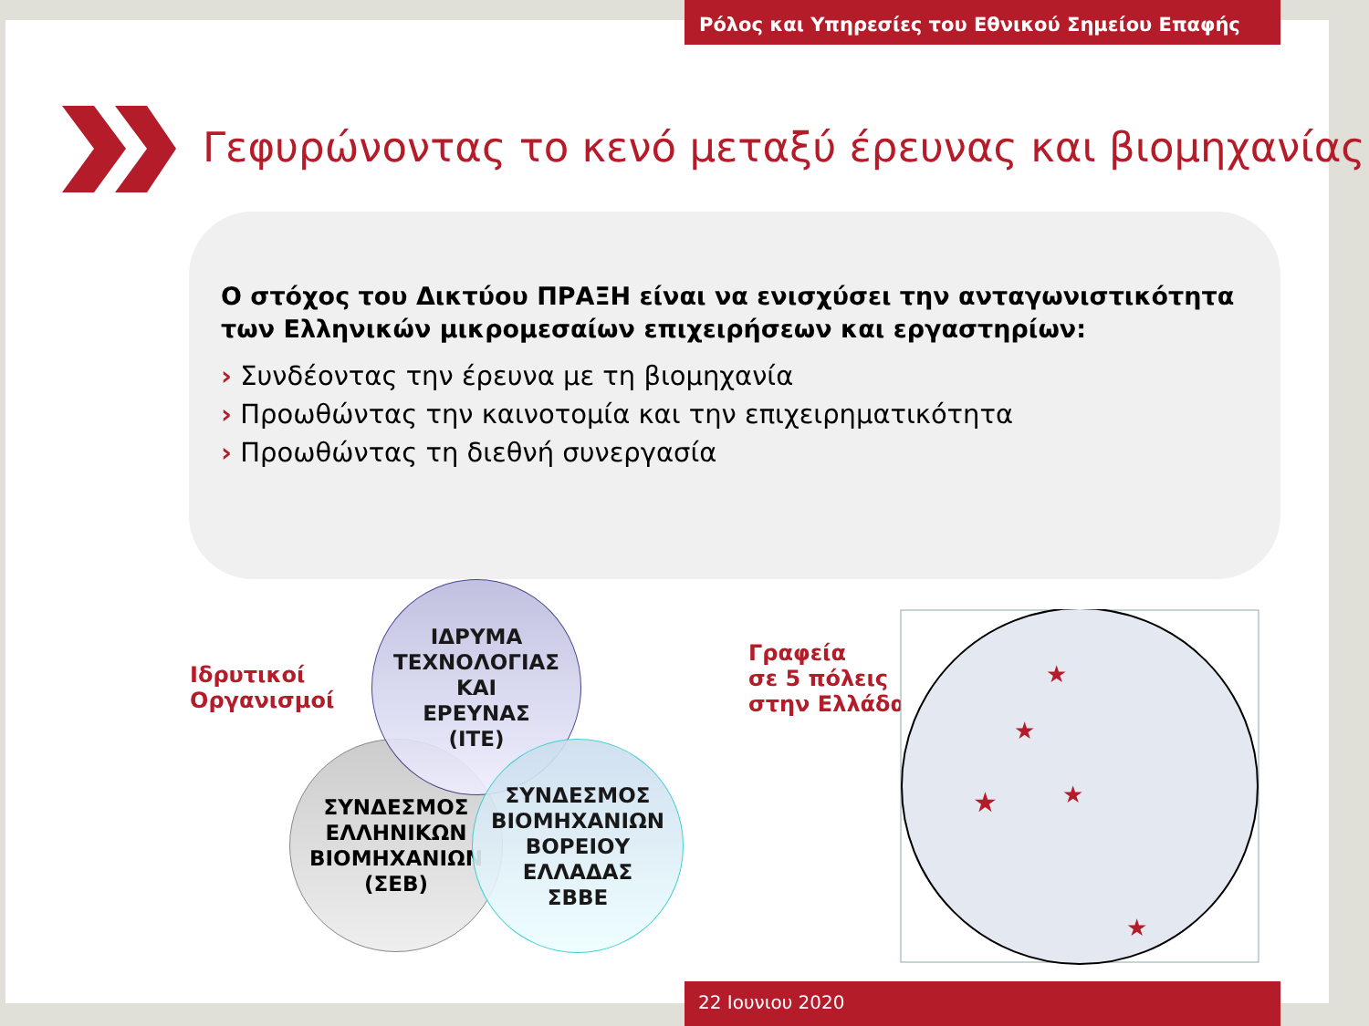Ρόλος και Υπηρεσίες του Εθνικού Σημείου Επαφής
Γεφυρώνοντας το κενό μεταξύ έρευνας και βιομηχανίας
Ο στόχος του Δικτύου ΠΡΑΞΗ είναι να ενισχύσει την ανταγωνιστικότητα των Ελληνικών μικρομεσαίων επιχειρήσεων και εργαστηρίων:
› Συνδέοντας την έρευνα με τη βιομηχανία
› Προωθώντας την καινοτομία και την επιχειρηματικότητα
› Προωθώντας τη διεθνή συνεργασία
Ιδρυτικοί
Οργανισμοί
ΣΥΝΔΕΣΜΟΣ
ΕΛΛΗΝΙΚΩΝ
ΒΙΟΜΗΧΑΝΙΩΝ
(ΣΕΒ)
ΙΔΡΥΜΑ
ΤΕΧΝΟΛΟΓΙΑΣ
ΚΑΙ
ΕΡΕΥΝΑΣ
(ΙΤΕ)
ΣΥΝΔΕΣΜΟΣ
ΒΙΟΜΗΧΑΝΙΩΝ
ΒΟΡΕΙΟΥ
ΕΛΛΑΔΑΣ
ΣΒΒΕ
Γραφεία
σε 5 πόλεις
στην Ελλάδα
★
★
★
★
★
22 Ιουνιου 2020